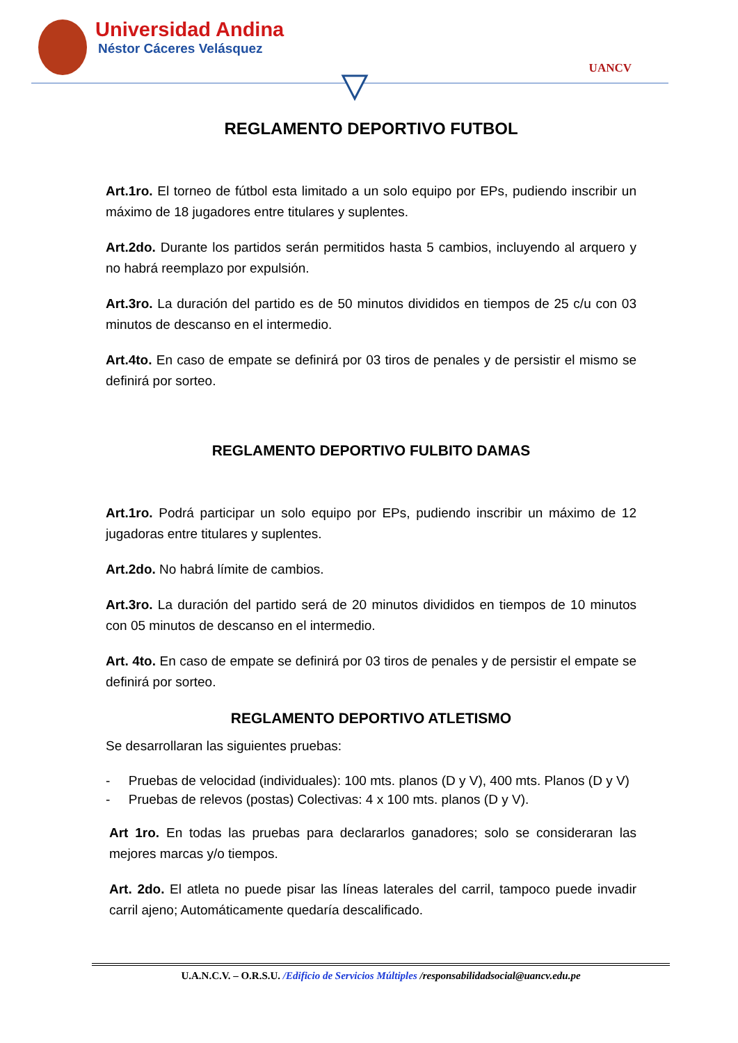Universidad Andina
Néstor Cáceres Velásquez
UANCV
REGLAMENTO DEPORTIVO FUTBOL
Art.1ro. El torneo de fútbol esta limitado a un solo equipo por EPs, pudiendo inscribir un máximo de 18 jugadores entre titulares y suplentes.
Art.2do. Durante los partidos serán permitidos hasta 5 cambios, incluyendo al arquero y no habrá reemplazo por expulsión.
Art.3ro. La duración del partido es de 50 minutos divididos en tiempos de 25 c/u con 03 minutos de descanso en el intermedio.
Art.4to. En caso de empate se definirá por 03 tiros de penales y de persistir el mismo se definirá por sorteo.
REGLAMENTO DEPORTIVO FULBITO DAMAS
Art.1ro. Podrá participar un solo equipo por EPs, pudiendo inscribir un máximo de 12 jugadoras entre titulares y suplentes.
Art.2do. No habrá límite de cambios.
Art.3ro. La duración del partido será de 20 minutos divididos en tiempos de 10 minutos con 05 minutos de descanso en el intermedio.
Art. 4to. En caso de empate se definirá por 03 tiros de penales y de persistir el empate se definirá por sorteo.
REGLAMENTO DEPORTIVO ATLETISMO
Se desarrollaran las siguientes pruebas:
- Pruebas de velocidad (individuales): 100 mts. planos (D y V), 400 mts. Planos (D y V)
- Pruebas de relevos (postas) Colectivas: 4 x 100 mts. planos (D y V).
Art 1ro. En todas las pruebas para declararlos ganadores; solo se consideraran las mejores marcas y/o tiempos.
Art. 2do. El atleta no puede pisar las líneas laterales del carril, tampoco puede invadir carril ajeno; Automáticamente quedaría descalificado.
U.A.N.C.V. – O.R.S.U. /Edificio de Servicios Múltiples /responsabilidadsocial@uancv.edu.pe